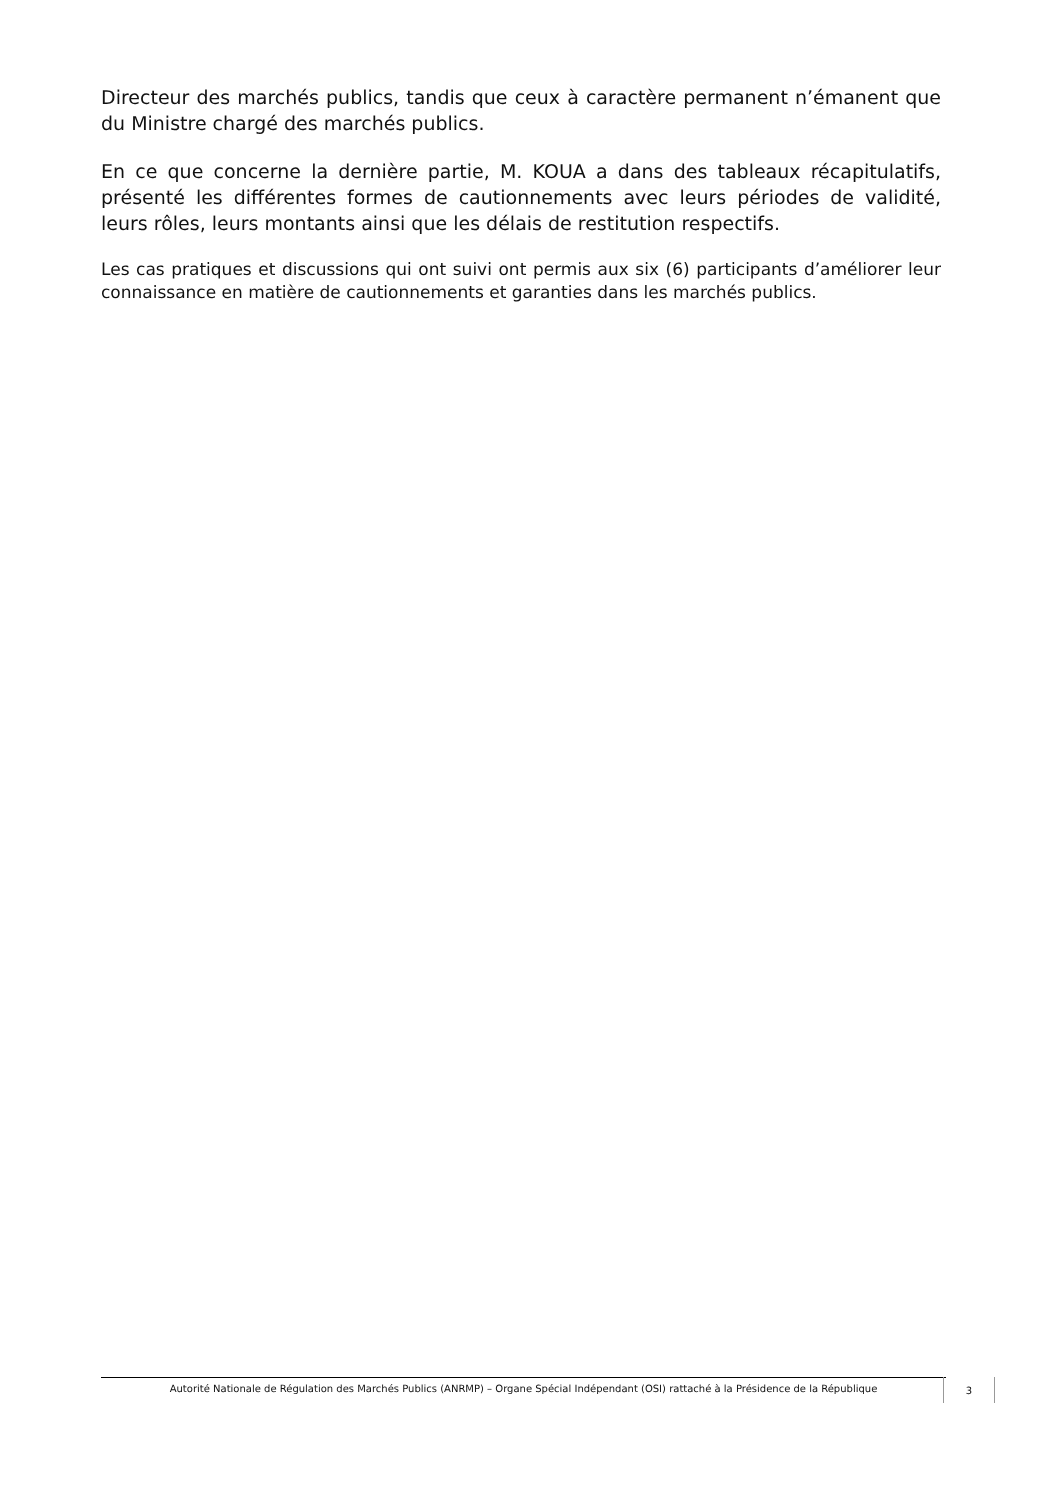Directeur des marchés publics, tandis que ceux à caractère permanent n’émanent que du Ministre chargé des marchés publics.
En ce que concerne la dernière partie, M. KOUA a dans des tableaux récapitulatifs, présenté les différentes formes de cautionnements avec leurs périodes de validité, leurs rôles, leurs montants ainsi que les délais de restitution respectifs.
Les cas pratiques et discussions qui ont suivi ont permis aux six (6) participants d’améliorer leur connaissance en matière de cautionnements et garanties dans les marchés publics.
Autorité Nationale de Régulation des Marchés Publics (ANRMP) – Organe Spécial Indépendant (OSI) rattaché à la Présidence de la République 3